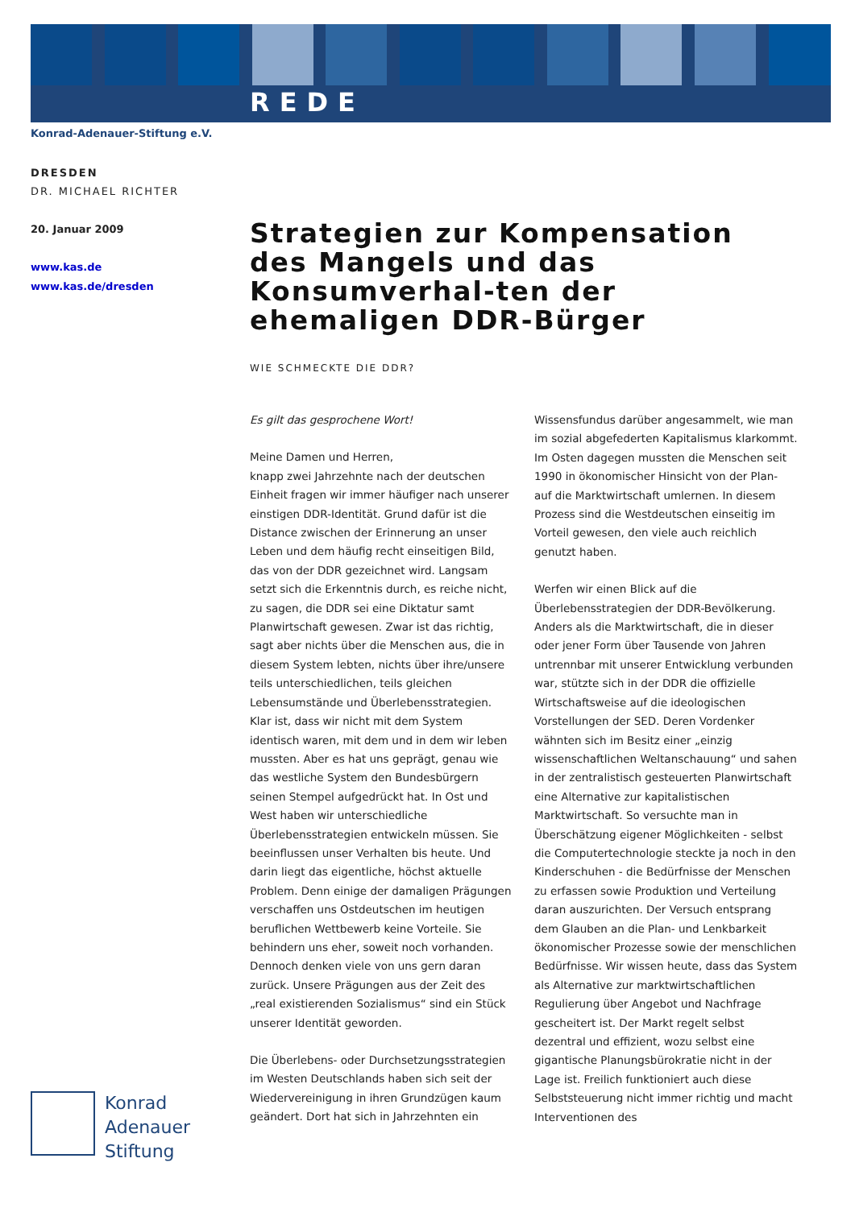REDE
Konrad-Adenauer-Stiftung e.V.
DRESDEN
DR. MICHAEL RICHTER
20. Januar 2009
www.kas.de
www.kas.de/dresden
Strategien zur Kompensation des Mangels und das Konsumverhal-ten der ehemaligen DDR-Bürger
WIE SCHMECKTE DIE DDR?
Es gilt das gesprochene Wort!
Meine Damen und Herren,
knapp zwei Jahrzehnte nach der deutschen Einheit fragen wir immer häufiger nach unserer einstigen DDR-Identität. Grund dafür ist die Distance zwischen der Erinnerung an unser Leben und dem häufig recht einseitigen Bild, das von der DDR gezeichnet wird. Langsam setzt sich die Erkenntnis durch, es reiche nicht, zu sagen, die DDR sei eine Diktatur samt Planwirtschaft gewesen. Zwar ist das richtig, sagt aber nichts über die Menschen aus, die in diesem System lebten, nichts über ihre/unsere teils unterschiedlichen, teils gleichen Lebensumstände und Überlebensstrategien. Klar ist, dass wir nicht mit dem System identisch waren, mit dem und in dem wir leben mussten. Aber es hat uns geprägt, genau wie das westliche System den Bundesbürgern seinen Stempel aufgedrückt hat. In Ost und West haben wir unterschiedliche Überlebensstrategien entwickeln müssen. Sie beeinflussen unser Verhalten bis heute. Und darin liegt das eigentliche, höchst aktuelle Problem. Denn einige der damaligen Prägungen verschaffen uns Ostdeutschen im heutigen beruflichen Wettbewerb keine Vorteile. Sie behindern uns eher, soweit noch vorhanden. Dennoch denken viele von uns gern daran zurück. Unsere Prägungen aus der Zeit des „real existierenden Sozialismus“ sind ein Stück unserer Identität geworden.
Die Überlebens- oder Durchsetzungsstrategien im Westen Deutschlands haben sich seit der Wiedervereinigung in ihren Grundzügen kaum geändert. Dort hat sich in Jahrzehnten ein Wissensfundus darüber angesammelt, wie man im sozial abgefederten Kapitalismus klarkommt. Im Osten dagegen mussten die Menschen seit 1990 in ökonomischer Hinsicht von der Plan- auf die Marktwirtschaft umlernen. In diesem Prozess sind die Westdeutschen einseitig im Vorteil gewesen, den viele auch reichlich genutzt haben.
Werfen wir einen Blick auf die Überlebensstrategien der DDR-Bevölkerung. Anders als die Marktwirtschaft, die in dieser oder jener Form über Tausende von Jahren untrennbar mit unserer Entwicklung verbunden war, stützte sich in der DDR die offizielle Wirtschaftsweise auf die ideologischen Vorstellungen der SED. Deren Vordenker wähnten sich im Besitz einer „einzig wissenschaftlichen Weltanschauung“ und sahen in der zentralistisch gesteuerten Planwirtschaft eine Alternative zur kapitalistischen Marktwirtschaft. So versuchte man in Überschätzung eigener Möglichkeiten - selbst die Computertechnologie steckte ja noch in den Kinderschuhen - die Bedürfnisse der Menschen zu erfassen sowie Produktion und Verteilung daran auszurichten. Der Versuch entsprang dem Glauben an die Plan- und Lenkbarkeit ökonomischer Prozesse sowie der menschlichen Bedürfnisse. Wir wissen heute, dass das System als Alternative zur marktwirtschaftlichen Regulierung über Angebot und Nachfrage gescheitert ist. Der Markt regelt selbst dezentral und effizient, wozu selbst eine gigantische Planungsbürokratie nicht in der Lage ist. Freilich funktioniert auch diese Selbststeuerung nicht immer richtig und macht Interventionen des
Konrad
Adenauer
Stiftung